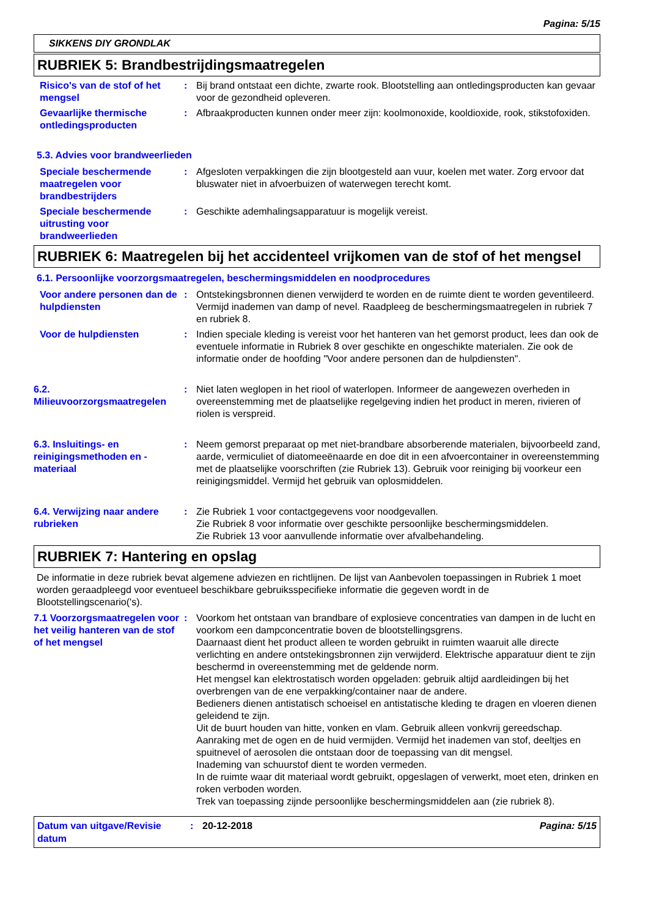Pagina: 5/15
SIKKENS DIY GRONDLAK
RUBRIEK 5: Brandbestrijdingsmaatregelen
Risico's van de stof of het mengsel
: Bij brand ontstaat een dichte, zwarte rook. Blootstelling aan ontledingsproducten kan gevaar voor de gezondheid opleveren.
Gevaarlijke thermische ontledingsproducten
: Afbraakproducten kunnen onder meer zijn: koolmonoxide, kooldioxide, rook, stikstofoxiden.
5.3. Advies voor brandweerlieden
Speciale beschermende maatregelen voor brandbestrijders
: Afgesloten verpakkingen die zijn blootgesteld aan vuur, koelen met water. Zorg ervoor dat bluswater niet in afvoerbuizen of waterwegen terecht komt.
Speciale beschermende uitrusting voor brandweerlieden
: Geschikte ademhalingsapparatuur is mogelijk vereist.
RUBRIEK 6: Maatregelen bij het accidenteel vrijkomen van de stof of het mengsel
6.1. Persoonlijke voorzorgsmaatregelen, beschermingsmiddelen en noodprocedures
Voor andere personen dan de hulpdiensten
: Ontstekingsbronnen dienen verwijderd te worden en de ruimte dient te worden geventileerd. Vermijd inademen van damp of nevel. Raadpleeg de beschermingsmaatregelen in rubriek 7 en rubriek 8.
Voor de hulpdiensten : Indien speciale kleding is vereist voor het hanteren van het gemorst product, lees dan ook de eventuele informatie in Rubriek 8 over geschikte en ongeschikte materialen. Zie ook de informatie onder de hoofding "Voor andere personen dan de hulpdiensten".
6.2. Milieuvoorzorgsmaatregelen
: Niet laten weglopen in het riool of waterlopen. Informeer de aangewezen overheden in overeenstemming met de plaatselijke regelgeving indien het product in meren, rivieren of riolen is verspreid.
6.3. Insluitings- en reinigingsmethoden en -materiaal
: Neem gemorst preparaat op met niet-brandbare absorberende materialen, bijvoorbeeld zand, aarde, vermiculiet of diatomeeënaarde en doe dit in een afvoercontainer in overeenstemming met de plaatselijke voorschriften (zie Rubriek 13). Gebruik voor reiniging bij voorkeur een reinigingsmiddel. Vermijd het gebruik van oplosmiddelen.
6.4. Verwijzing naar andere rubrieken
: Zie Rubriek 1 voor contactgegevens voor noodgevallen.
Zie Rubriek 8 voor informatie over geschikte persoonlijke beschermingsmiddelen.
Zie Rubriek 13 voor aanvullende informatie over afvalbehandeling.
RUBRIEK 7: Hantering en opslag
De informatie in deze rubriek bevat algemene adviezen en richtlijnen. De lijst van Aanbevolen toepassingen in Rubriek 1 moet worden geraadpleegd voor eventueel beschikbare gebruiksspecifieke informatie die gegeven wordt in de Blootstellingscenario('s).
7.1 Voorzorgsmaatregelen voor het veilig hanteren van de stof of het mengsel
: Voorkom het ontstaan van brandbare of explosieve concentraties van dampen in de lucht en voorkom een dampconcentratie boven de blootstellingsgrens.
Daarnaast dient het product alleen te worden gebruikt in ruimten waaruit alle directe verlichting en andere ontstekingsbronnen zijn verwijderd. Elektrische apparatuur dient te zijn beschermd in overeenstemming met de geldende norm.
Het mengsel kan elektrostatisch worden opgeladen: gebruik altijd aardleidingen bij het overbrengen van de ene verpakking/container naar de andere.
Bedieners dienen antistatisch schoeisel en antistatische kleding te dragen en vloeren dienen geleidend te zijn.
Uit de buurt houden van hitte, vonken en vlam. Gebruik alleen vonkvrij gereedschap.
Aanraking met de ogen en de huid vermijden. Vermijd het inademen van stof, deeltjes en spuitnevel of aerosolen die ontstaan door de toepassing van dit mengsel.
Inademing van schuurstof dient te worden vermeden.
In de ruimte waar dit materiaal wordt gebruikt, opgeslagen of verwerkt, moet eten, drinken en roken verboden worden.
Trek van toepassing zijnde persoonlijke beschermingsmiddelen aan (zie rubriek 8).
Datum van uitgave/Revisie datum
: 20-12-2018 Pagina: 5/15